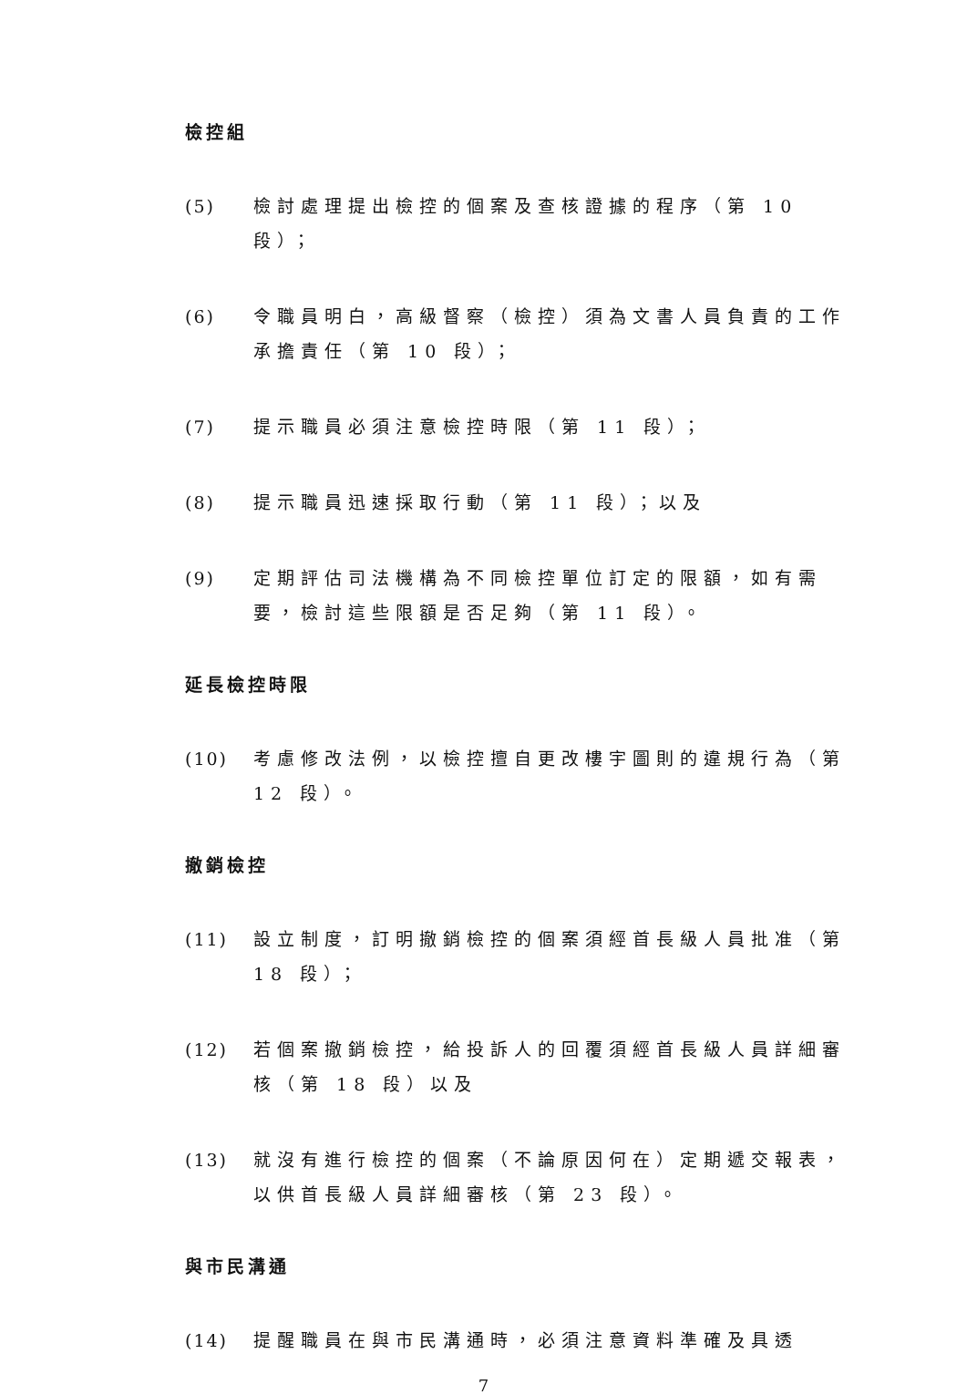檢控組
(5) 檢討處理提出檢控的個案及查核證據的程序（第 10 段）；
(6) 令職員明白，高級督察（檢控）須為文書人員負責的工作承擔責任（第 10 段）；
(7) 提示職員必須注意檢控時限（第 11 段）；
(8) 提示職員迅速採取行動（第 11 段）；以及
(9) 定期評估司法機構為不同檢控單位訂定的限額，如有需要，檢討這些限額是否足夠（第 11 段）。
延長檢控時限
(10) 考慮修改法例，以檢控擅自更改樓宇圖則的違規行為（第 12 段）。
撤銷檢控
(11) 設立制度，訂明撤銷檢控的個案須經首長級人員批准（第 18 段）；
(12) 若個案撤銷檢控，給投訴人的回覆須經首長級人員詳細審核（第 18 段）以及
(13) 就沒有進行檢控的個案（不論原因何在）定期遞交報表，以供首長級人員詳細審核（第 23 段）。
與市民溝通
(14) 提醒職員在與市民溝通時，必須注意資料準確及具透
7